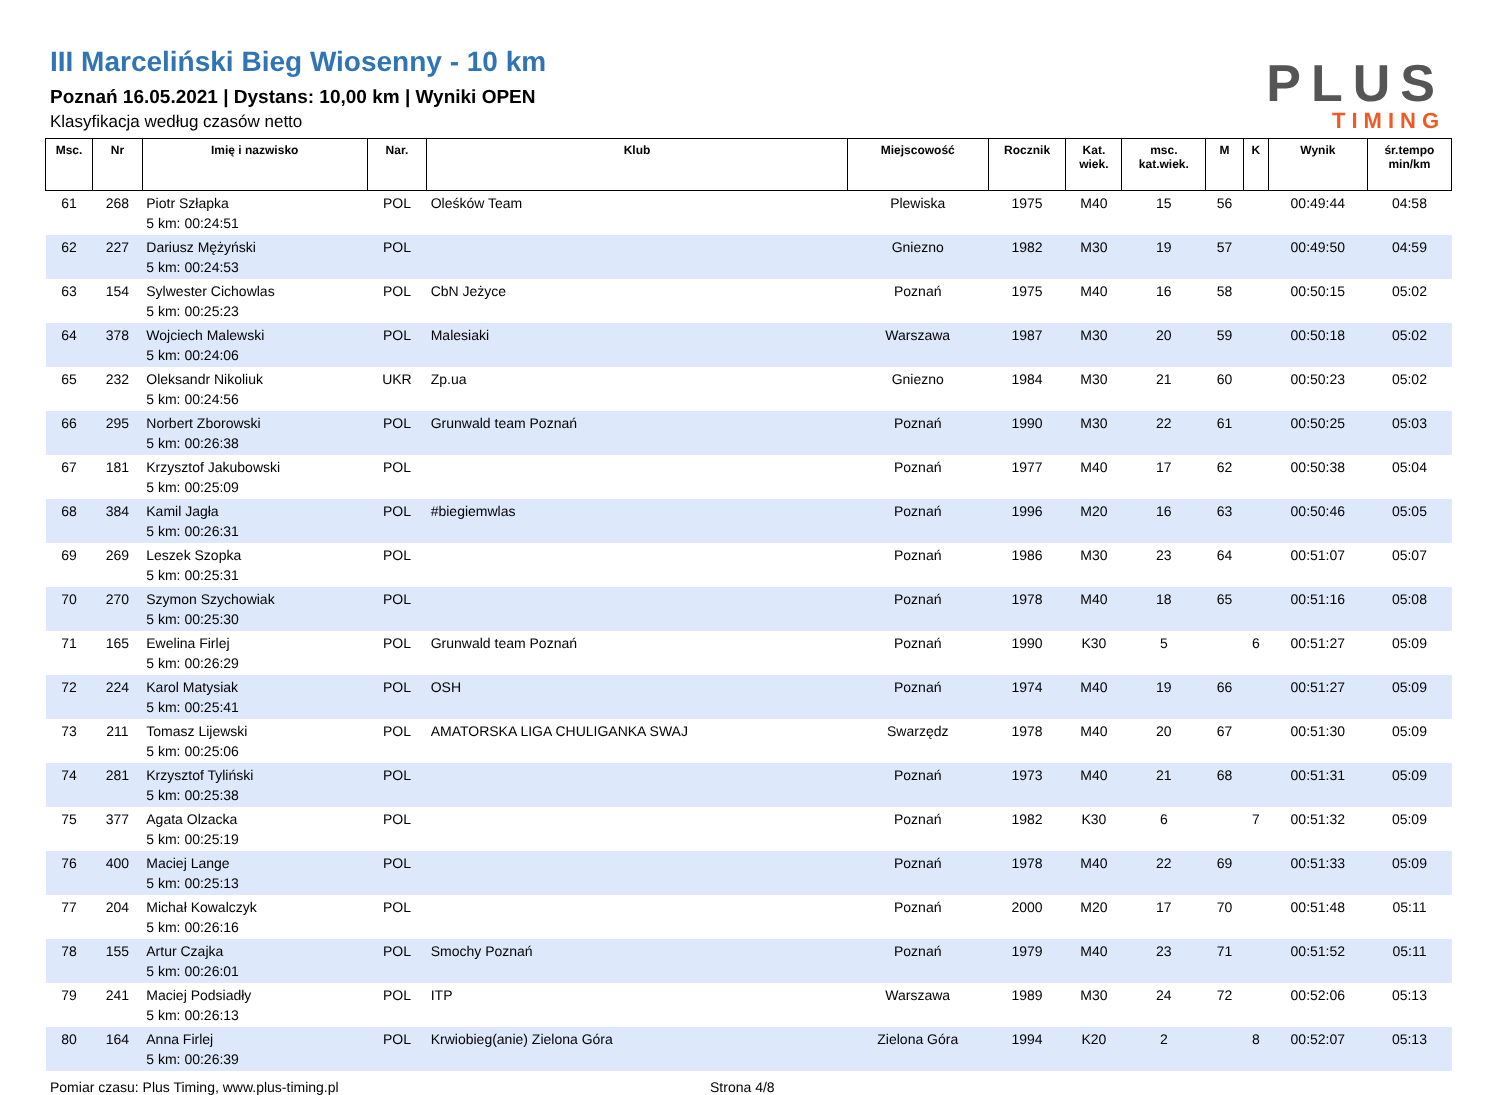III Marceliński Bieg Wiosenny - 10 km
Poznań 16.05.2021 | Dystans: 10,00 km | Wyniki OPEN
Klasyfikacja według czasów netto
PLUS
TIMING
| Msc. | Nr | Imię i nazwisko | Nar. | Klub | Miejscowość | Rocznik | Kat. wiek. | msc. kat.wiek. | M | K | Wynik | śr.tempo min/km |
| --- | --- | --- | --- | --- | --- | --- | --- | --- | --- | --- | --- | --- |
| 61 | 268 | Piotr Szłapka 5 km: 00:24:51 | POL | Oleśków Team | Plewiska | 1975 | M40 | 15 | 56 | | 00:49:44 | 04:58 |
| 62 | 227 | Dariusz Mężyński 5 km: 00:24:53 | POL | | Gniezno | 1982 | M30 | 19 | 57 | | 00:49:50 | 04:59 |
| 63 | 154 | Sylwester Cichowlas 5 km: 00:25:23 | POL | CbN Jeżyce | Poznań | 1975 | M40 | 16 | 58 | | 00:50:15 | 05:02 |
| 64 | 378 | Wojciech Malewski 5 km: 00:24:06 | POL | Malesiaki | Warszawa | 1987 | M30 | 20 | 59 | | 00:50:18 | 05:02 |
| 65 | 232 | Oleksandr Nikoliuk 5 km: 00:24:56 | UKR | Zp.ua | Gniezno | 1984 | M30 | 21 | 60 | | 00:50:23 | 05:02 |
| 66 | 295 | Norbert Zborowski 5 km: 00:26:38 | POL | Grunwald team Poznań | Poznań | 1990 | M30 | 22 | 61 | | 00:50:25 | 05:03 |
| 67 | 181 | Krzysztof Jakubowski 5 km: 00:25:09 | POL | | Poznań | 1977 | M40 | 17 | 62 | | 00:50:38 | 05:04 |
| 68 | 384 | Kamil Jagła 5 km: 00:26:31 | POL | #biegiemwlas | Poznań | 1996 | M20 | 16 | 63 | | 00:50:46 | 05:05 |
| 69 | 269 | Leszek Szopka 5 km: 00:25:31 | POL | | Poznań | 1986 | M30 | 23 | 64 | | 00:51:07 | 05:07 |
| 70 | 270 | Szymon Szychowiak 5 km: 00:25:30 | POL | | Poznań | 1978 | M40 | 18 | 65 | | 00:51:16 | 05:08 |
| 71 | 165 | Ewelina Firlej 5 km: 00:26:29 | POL | Grunwald team Poznań | Poznań | 1990 | K30 | 5 | | 6 | 00:51:27 | 05:09 |
| 72 | 224 | Karol Matysiak 5 km: 00:25:41 | POL | OSH | Poznań | 1974 | M40 | 19 | 66 | | 00:51:27 | 05:09 |
| 73 | 211 | Tomasz Lijewski 5 km: 00:25:06 | POL | AMATORSKA LIGA CHULIGANKA SWAJ | Swarzędz | 1978 | M40 | 20 | 67 | | 00:51:30 | 05:09 |
| 74 | 281 | Krzysztof Tyliński 5 km: 00:25:38 | POL | | Poznań | 1973 | M40 | 21 | 68 | | 00:51:31 | 05:09 |
| 75 | 377 | Agata Olzacka 5 km: 00:25:19 | POL | | Poznań | 1982 | K30 | 6 | | 7 | 00:51:32 | 05:09 |
| 76 | 400 | Maciej Lange 5 km: 00:25:13 | POL | | Poznań | 1978 | M40 | 22 | 69 | | 00:51:33 | 05:09 |
| 77 | 204 | Michał Kowalczyk 5 km: 00:26:16 | POL | | Poznań | 2000 | M20 | 17 | 70 | | 00:51:48 | 05:11 |
| 78 | 155 | Artur Czajka 5 km: 00:26:01 | POL | Smochy Poznań | Poznań | 1979 | M40 | 23 | 71 | | 00:51:52 | 05:11 |
| 79 | 241 | Maciej Podsiadły 5 km: 00:26:13 | POL | ITP | Warszawa | 1989 | M30 | 24 | 72 | | 00:52:06 | 05:13 |
| 80 | 164 | Anna Firlej 5 km: 00:26:39 | POL | Krwiobieg(anie) Zielona Góra | Zielona Góra | 1994 | K20 | 2 | | 8 | 00:52:07 | 05:13 |
Pomiar czasu: Plus Timing, www.plus-timing.pl Strona 4/8